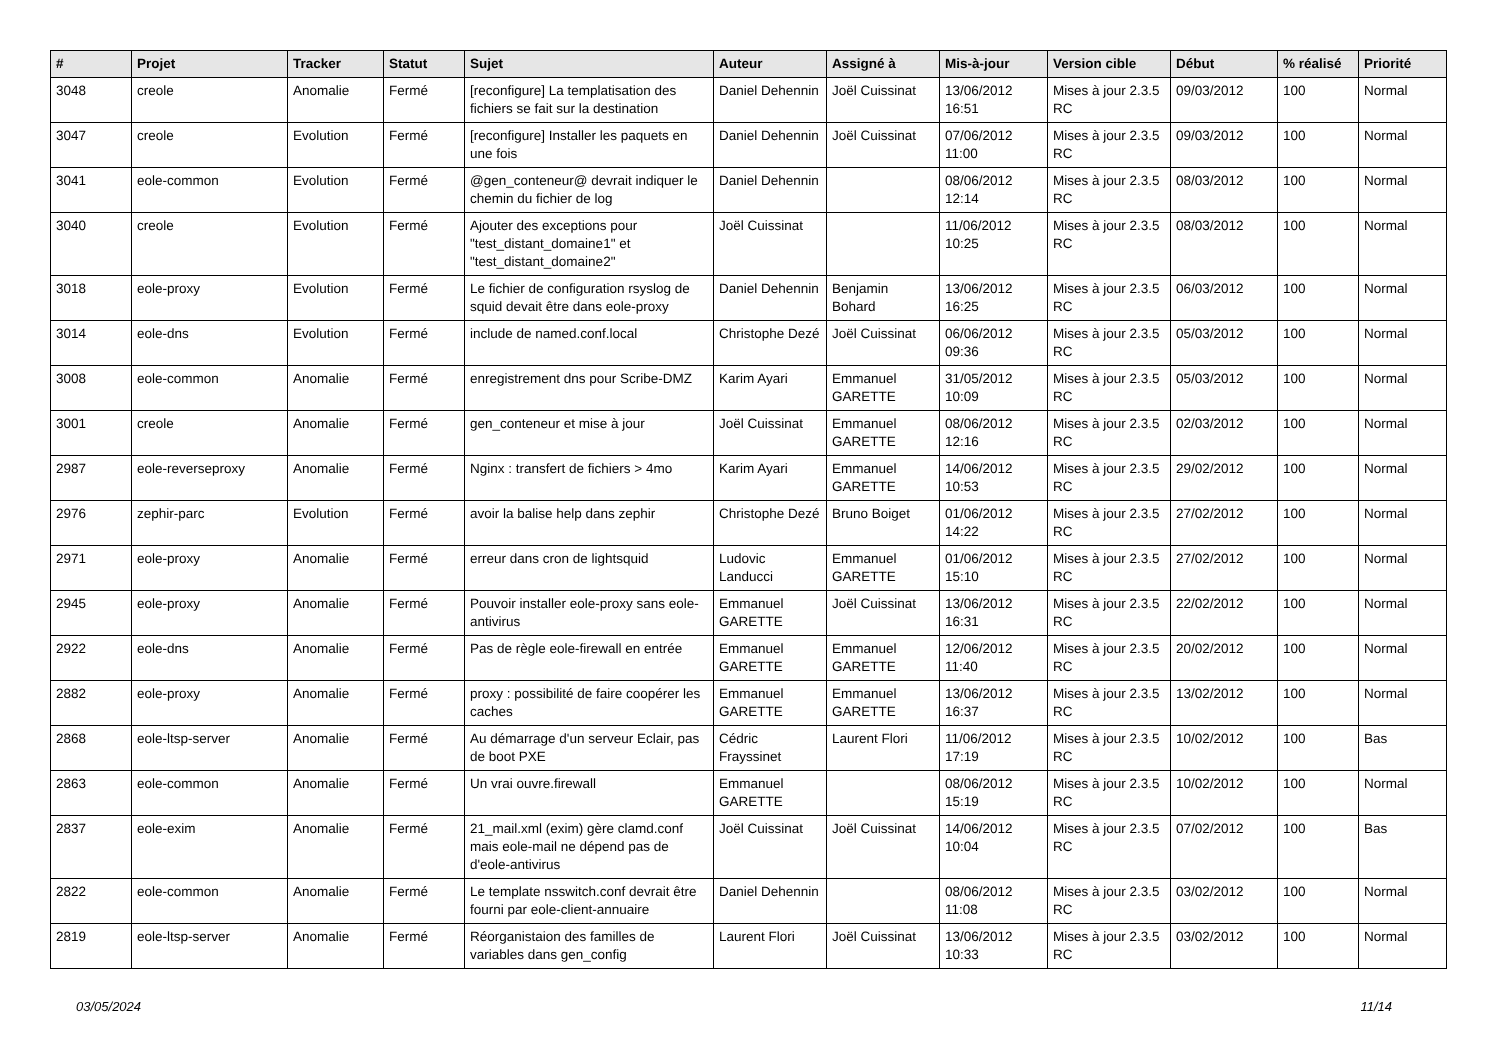| # | Projet | Tracker | Statut | Sujet | Auteur | Assigné à | Mis-à-jour | Version cible | Début | % réalisé | Priorité |
| --- | --- | --- | --- | --- | --- | --- | --- | --- | --- | --- | --- |
| 3048 | creole | Anomalie | Fermé | [reconfigure] La templatisation des fichiers se fait sur la destination | Daniel Dehennin | Joël Cuissinat | 13/06/2012 16:51 | Mises à jour 2.3.5 RC | 09/03/2012 | 100 | Normal |
| 3047 | creole | Evolution | Fermé | [reconfigure] Installer les paquets en une fois | Daniel Dehennin | Joël Cuissinat | 07/06/2012 11:00 | Mises à jour 2.3.5 RC | 09/03/2012 | 100 | Normal |
| 3041 | eole-common | Evolution | Fermé | @gen_conteneur@ devrait indiquer le chemin du fichier de log | Daniel Dehennin | | 08/06/2012 12:14 | Mises à jour 2.3.5 RC | 08/03/2012 | 100 | Normal |
| 3040 | creole | Evolution | Fermé | Ajouter des exceptions pour "test_distant_domaine1" et "test_distant_domaine2" | Joël Cuissinat | | 11/06/2012 10:25 | Mises à jour 2.3.5 RC | 08/03/2012 | 100 | Normal |
| 3018 | eole-proxy | Evolution | Fermé | Le fichier de configuration rsyslog de squid devait être dans eole-proxy | Daniel Dehennin | Benjamin Bohard | 13/06/2012 16:25 | Mises à jour 2.3.5 RC | 06/03/2012 | 100 | Normal |
| 3014 | eole-dns | Evolution | Fermé | include de named.conf.local | Christophe Dezé | Joël Cuissinat | 06/06/2012 09:36 | Mises à jour 2.3.5 RC | 05/03/2012 | 100 | Normal |
| 3008 | eole-common | Anomalie | Fermé | enregistrement dns pour Scribe-DMZ | Karim Ayari | Emmanuel GARETTE | 31/05/2012 10:09 | Mises à jour 2.3.5 RC | 05/03/2012 | 100 | Normal |
| 3001 | creole | Anomalie | Fermé | gen_conteneur et mise à jour | Joël Cuissinat | Emmanuel GARETTE | 08/06/2012 12:16 | Mises à jour 2.3.5 RC | 02/03/2012 | 100 | Normal |
| 2987 | eole-reverseproxy | Anomalie | Fermé | Nginx : transfert de fichiers > 4mo | Karim Ayari | Emmanuel GARETTE | 14/06/2012 10:53 | Mises à jour 2.3.5 RC | 29/02/2012 | 100 | Normal |
| 2976 | zephir-parc | Evolution | Fermé | avoir la balise help dans zephir | Christophe Dezé | Bruno Boiget | 01/06/2012 14:22 | Mises à jour 2.3.5 RC | 27/02/2012 | 100 | Normal |
| 2971 | eole-proxy | Anomalie | Fermé | erreur dans cron de lightsquid | Ludovic Landucci | Emmanuel GARETTE | 01/06/2012 15:10 | Mises à jour 2.3.5 RC | 27/02/2012 | 100 | Normal |
| 2945 | eole-proxy | Anomalie | Fermé | Pouvoir installer eole-proxy sans eole-antivirus | Emmanuel GARETTE | Joël Cuissinat | 13/06/2012 16:31 | Mises à jour 2.3.5 RC | 22/02/2012 | 100 | Normal |
| 2922 | eole-dns | Anomalie | Fermé | Pas de règle eole-firewall en entrée | Emmanuel GARETTE | Emmanuel GARETTE | 12/06/2012 11:40 | Mises à jour 2.3.5 RC | 20/02/2012 | 100 | Normal |
| 2882 | eole-proxy | Anomalie | Fermé | proxy : possibilité de faire coopérer les caches | Emmanuel GARETTE | Emmanuel GARETTE | 13/06/2012 16:37 | Mises à jour 2.3.5 RC | 13/02/2012 | 100 | Normal |
| 2868 | eole-ltsp-server | Anomalie | Fermé | Au démarrage d'un serveur Eclair, pas de boot PXE | Cédric Frayssinet | Laurent Flori | 11/06/2012 17:19 | Mises à jour 2.3.5 RC | 10/02/2012 | 100 | Bas |
| 2863 | eole-common | Anomalie | Fermé | Un vrai ouvre.firewall | Emmanuel GARETTE | | 08/06/2012 15:19 | Mises à jour 2.3.5 RC | 10/02/2012 | 100 | Normal |
| 2837 | eole-exim | Anomalie | Fermé | 21_mail.xml (exim) gère clamd.conf mais eole-mail ne dépend pas de d'eole-antivirus | Joël Cuissinat | Joël Cuissinat | 14/06/2012 10:04 | Mises à jour 2.3.5 RC | 07/02/2012 | 100 | Bas |
| 2822 | eole-common | Anomalie | Fermé | Le template nsswitch.conf devrait être fourni par eole-client-annuaire | Daniel Dehennin | | 08/06/2012 11:08 | Mises à jour 2.3.5 RC | 03/02/2012 | 100 | Normal |
| 2819 | eole-ltsp-server | Anomalie | Fermé | Réorganistaion des familles de variables dans gen_config | Laurent Flori | Joël Cuissinat | 13/06/2012 10:33 | Mises à jour 2.3.5 RC | 03/02/2012 | 100 | Normal |
03/05/2024 11/14